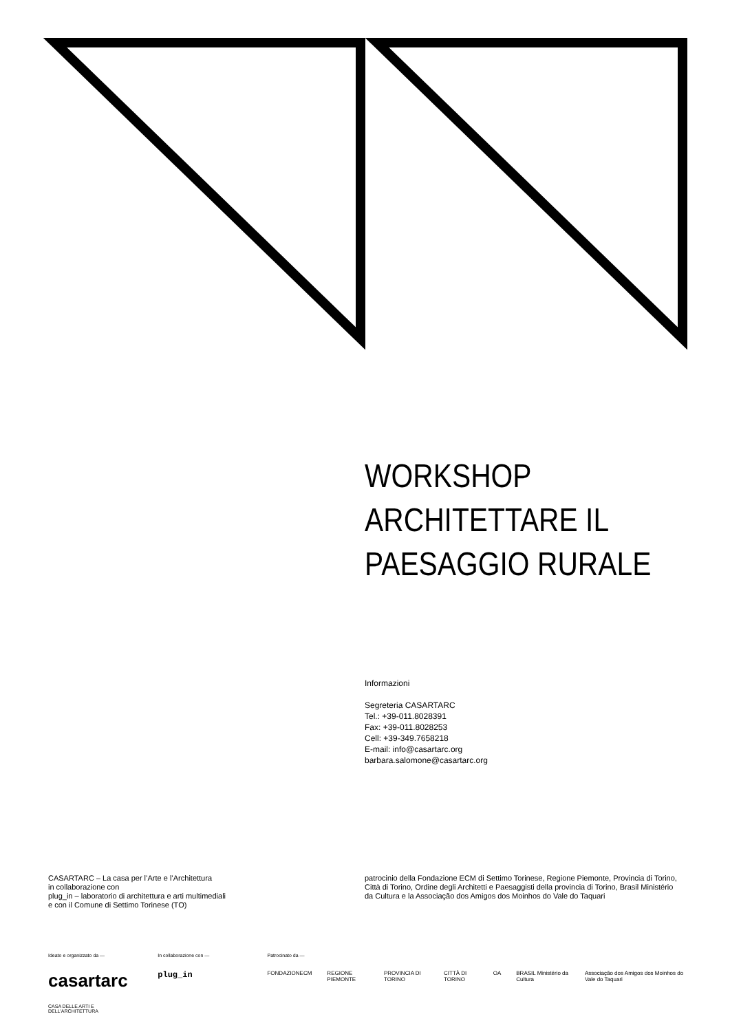WORKSHOP
ARCHITETTARE IL
PAESAGGIO RURALE
Informazioni
Segreteria CASARTARC
Tel.: +39-011.8028391
Fax: +39-011.8028253
Cell: +39-349.7658218
E-mail: info@casartarc.org
barbara.salomone@casartarc.org
CASARTARC – La casa per l’Arte e l’Architettura
in collaborazione con
plug_in – laboratorio di architettura e arti multimediali
e con il Comune di Settimo Torinese (TO)
patrocinio della Fondazione ECM di Settimo Torinese, Regione Piemonte, Provincia di Torino, Città di Torino, Ordine degli Architetti e Paesaggisti della provincia di Torino, Brasil Ministério da Cultura e la Associação dos Amigos dos Moinhos do Vale do Taquari
Ideato e organizzato da —
casartarc
CASA DELLE ARTI E DELL'ARCHITETTURA
In collaborazione con —
plug_in
Patrocinato da —
FONDAZIONECM REGIONE PIEMONTE PROVINCIA DI TORINO CITTÀ DI TORINO OA BRASIL Ministério da Cultura Associação dos Amigos dos Moinhos do Vale do Taquari